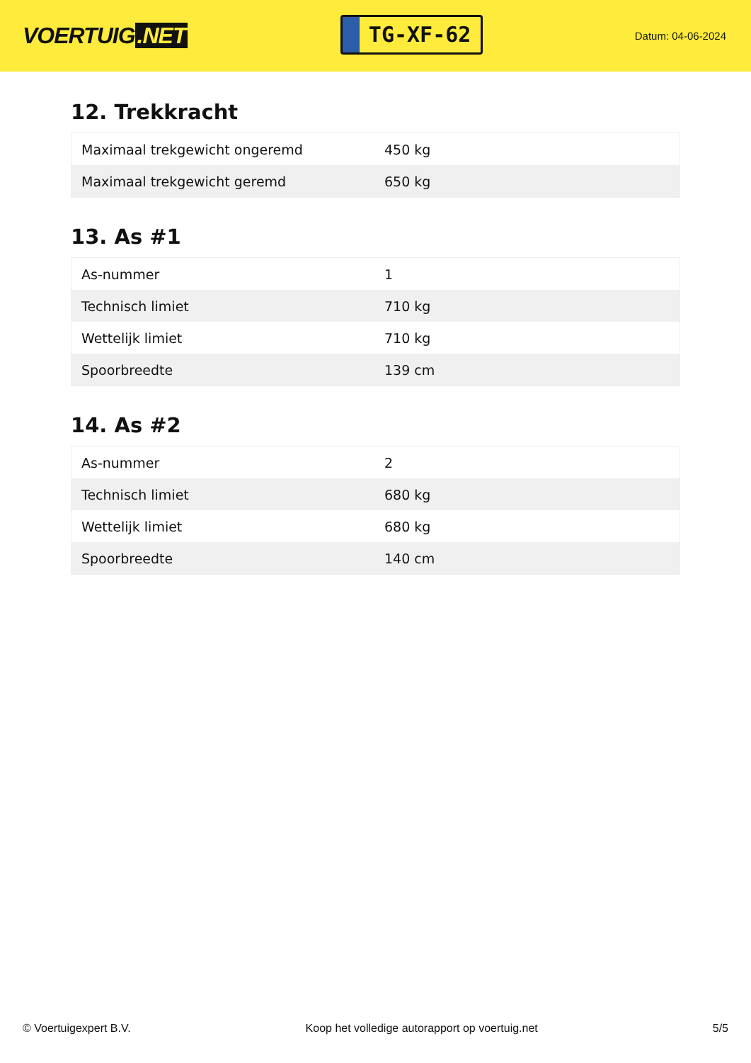VOERTUIG.NET
TG-XF-62
Datum: 04-06-2024
12. Trekkracht
| Maximaal trekgewicht ongeremd | 450 kg |
| Maximaal trekgewicht geremd | 650 kg |
13. As #1
| As-nummer | 1 |
| Technisch limiet | 710 kg |
| Wettelijk limiet | 710 kg |
| Spoorbreedte | 139 cm |
14. As #2
| As-nummer | 2 |
| Technisch limiet | 680 kg |
| Wettelijk limiet | 680 kg |
| Spoorbreedte | 140 cm |
© Voertuigexpert B.V. Koop het volledige autorapport op voertuig.net 5/5